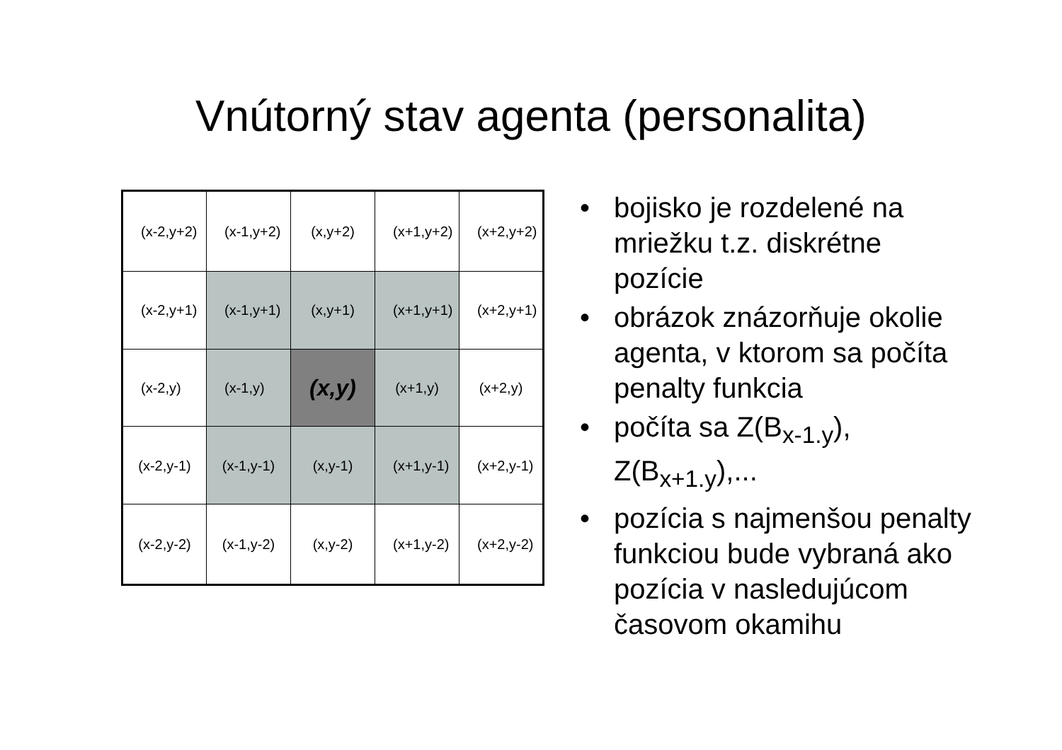Vnútorný stav agenta (personalita)
| (x-2,y+2) | (x-1,y+2) | (x,y+2) | (x+1,y+2) | (x+2,y+2) |
| (x-2,y+1) | (x-1,y+1) | (x,y+1) | (x+1,y+1) | (x+2,y+1) |
| (x-2,y) | (x-1,y) | (x,y) | (x+1,y) | (x+2,y) |
| (x-2,y-1) | (x-1,y-1) | (x,y-1) | (x+1,y-1) | (x+2,y-1) |
| (x-2,y-2) | (x-1,y-2) | (x,y-2) | (x+1,y-2) | (x+2,y-2) |
• bojisko je rozdelené na mriežku t.z. diskrétne pozície
• obrázok znázorňuje okolie agenta, v ktorom sa počíta penalty funkcia
• počíta sa Z(B<sub>x-1.y</sub>), Z(B<sub>x+1.y</sub>),...
• pozícia s najmenšou penalty funkciou bude vybraná ako pozícia v nasledujúcom časovom okamihu